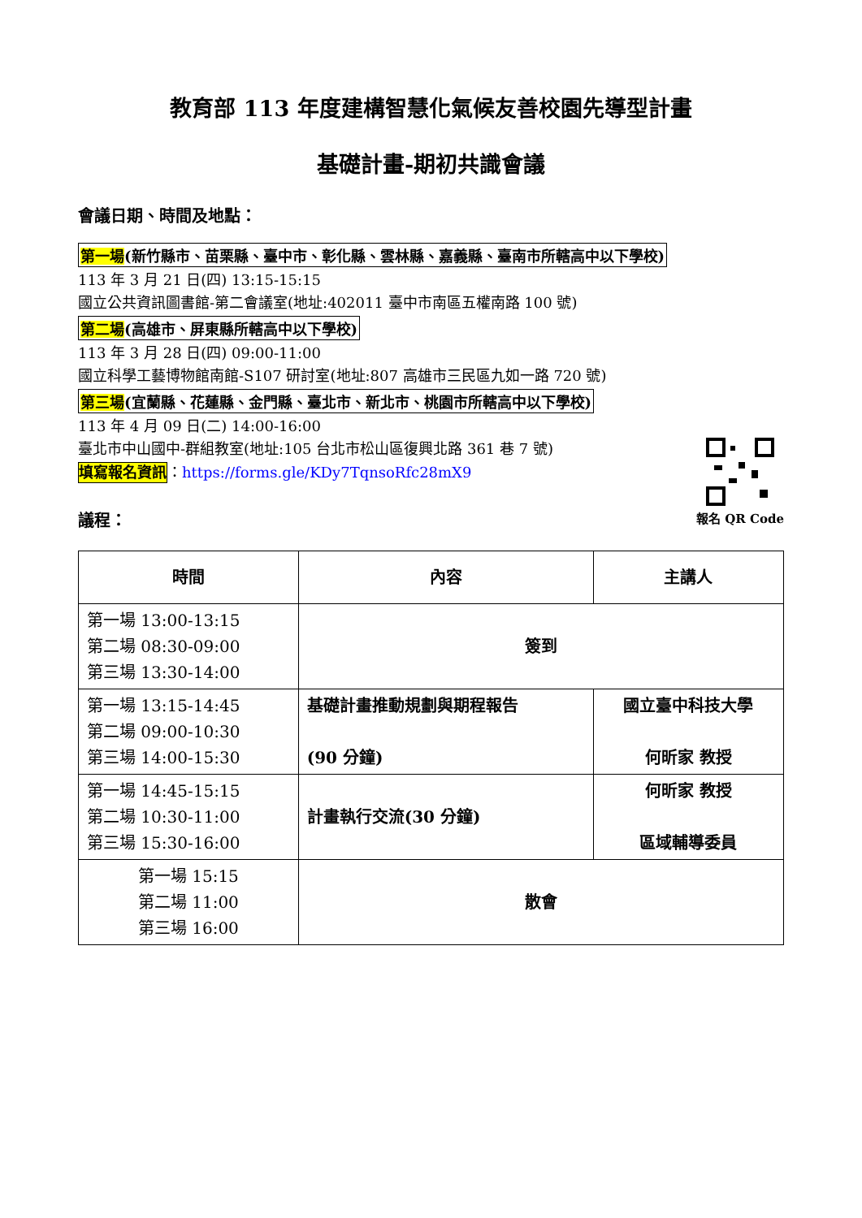教育部 113 年度建構智慧化氣候友善校園先導型計畫
基礎計畫-期初共識會議
會議日期、時間及地點：
第一場(新竹縣市、苗栗縣、臺中市、彰化縣、雲林縣、嘉義縣、臺南市所轄高中以下學校)
113 年 3 月 21 日(四) 13:15-15:15
國立公共資訊圖書館-第二會議室(地址:402011 臺中市南區五權南路 100 號)
第二場(高雄市、屏東縣所轄高中以下學校)
113 年 3 月 28 日(四) 09:00-11:00
國立科學工藝博物館南館-S107 研討室(地址:807 高雄市三民區九如一路 720 號)
第三場(宜蘭縣、花蓮縣、金門縣、臺北市、新北市、桃園市所轄高中以下學校)
113 年 4 月 09 日(二) 14:00-16:00
臺北市中山國中-群組教室(地址:105 台北市松山區復興北路 361 巷 7 號)
報名 QR Code
填寫報名資訊：https://forms.gle/KDy7TqnsoRfc28mX9
議程：
| 時間 | 內容 | 主講人 |
| --- | --- | --- |
| 第一場 13:00-13:15 第二場 08:30-09:00 第三場 13:30-14:00 | 簽到 | |
| 第一場 13:15-14:45 第二場 09:00-10:30 第三場 14:00-15:30 | 基礎計畫推動規劃與期程報告 (90 分鐘) | 國立臺中科技大學 何昕家 教授 |
| 第一場 14:45-15:15 第二場 10:30-11:00 第三場 15:30-16:00 | 計畫執行交流(30 分鐘) | 何昕家 教授 區域輔導委員 |
| 第一場 15:15 第二場 11:00 第三場 16:00 | 散會 | |